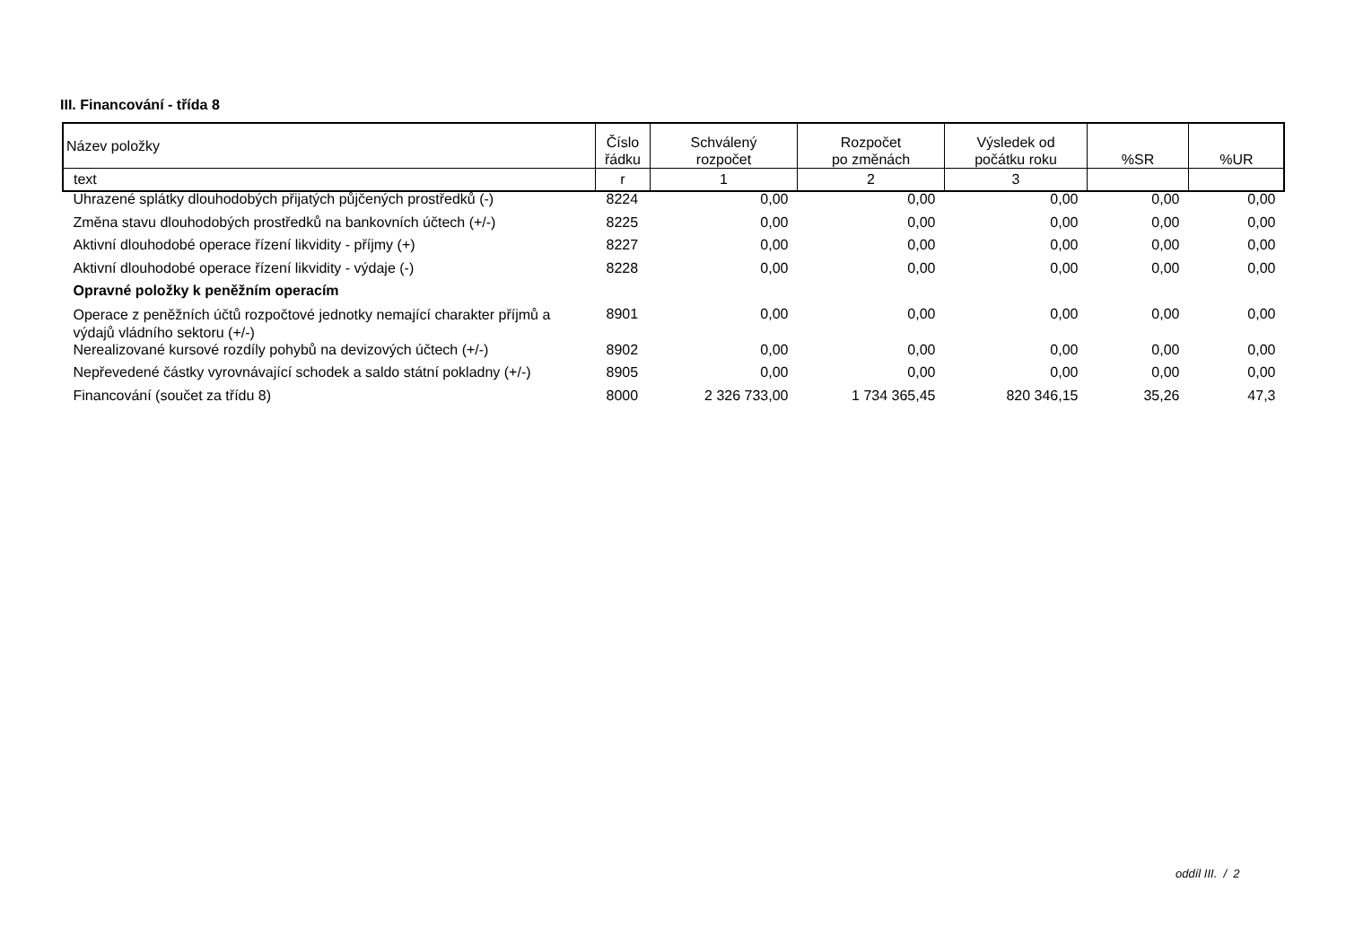III. Financování - třída 8
| Název položky | Číslo řádku | Schválený rozpočet | Rozpočet po změnách | Výsledek od počátku roku | %SR | %UR |
| text | r | 1 | 2 | 3 | | |
| Uhrazené splátky dlouhodobých přijatých půjčených prostředků (-) | 8224 | 0,00 | 0,00 | 0,00 | 0,00 | 0,00 |
| Změna stavu dlouhodobých prostředků na bankovních účtech (+/-) | 8225 | 0,00 | 0,00 | 0,00 | 0,00 | 0,00 |
| Aktivní dlouhodobé operace řízení likvidity - příjmy (+) | 8227 | 0,00 | 0,00 | 0,00 | 0,00 | 0,00 |
| Aktivní dlouhodobé operace řízení likvidity - výdaje (-) | 8228 | 0,00 | 0,00 | 0,00 | 0,00 | 0,00 |
| Opravné položky k peněžním operacím | | | | | | |
| Operace z peněžních účtů rozpočtové jednotky nemající charakter příjmů a výdajů vládního sektoru (+/-) | 8901 | 0,00 | 0,00 | 0,00 | 0,00 | 0,00 |
| Nerealizované kursové rozdíly pohybů na devizových účtech (+/-) | 8902 | 0,00 | 0,00 | 0,00 | 0,00 | 0,00 |
| Nepřevedené částky vyrovnávající schodek a saldo státní pokladny (+/-) | 8905 | 0,00 | 0,00 | 0,00 | 0,00 | 0,00 |
| Financování (součet za třídu 8) | 8000 | 2 326 733,00 | 1 734 365,45 | 820 346,15 | 35,26 | 47,3 |
oddíl III. / 2